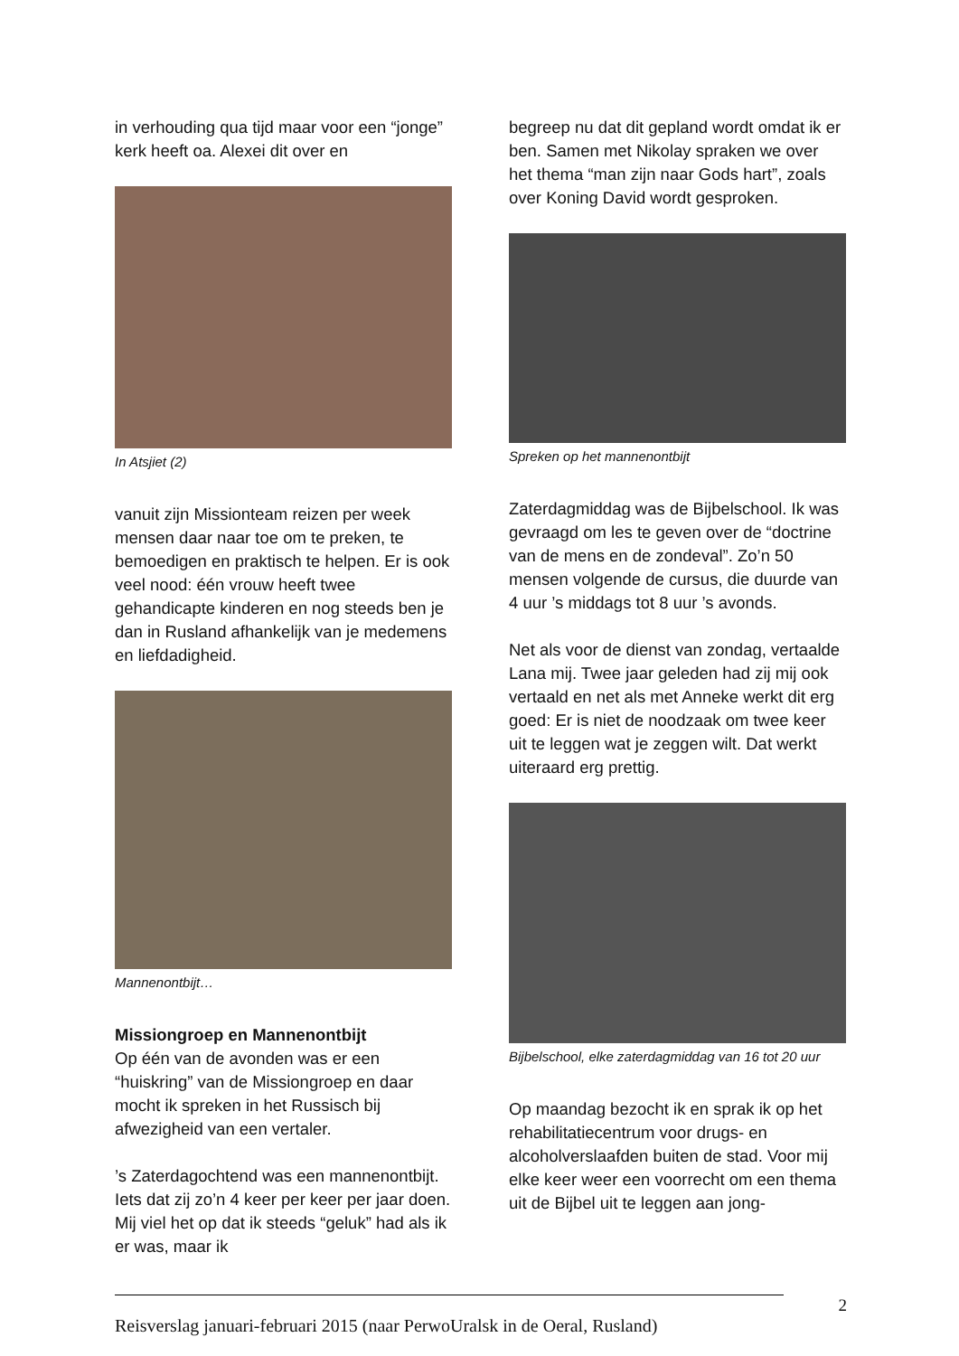in verhouding qua tijd maar voor een “jonge” kerk heeft oa. Alexei dit over en
In Atsjiet (2)
vanuit zijn Missionteam reizen per week mensen daar naar toe om te preken, te bemoedigen en praktisch te helpen. Er is ook veel nood: één vrouw heeft twee gehandicapte kinderen en nog steeds ben je dan in Rusland afhankelijk van je medemens en liefdadigheid.
Mannenontbijt…
Missiongroep en Mannenontbijt
Op één van de avonden was er een “huiskring” van de Missiongroep en daar mocht ik spreken in het Russisch bij afwezigheid van een vertaler.
’s Zaterdagochtend was een mannenontbijt. Iets dat zij zo’n 4 keer per keer per jaar doen. Mij viel het op dat ik steeds “geluk” had als ik er was, maar ik
begreep nu dat dit gepland wordt omdat ik er ben. Samen met Nikolay spraken we over het thema “man zijn naar Gods hart”, zoals over Koning David wordt gesproken.
Spreken op het mannenontbijt
Zaterdagmiddag was de Bijbelschool. Ik was gevraagd om les te geven over de “doctrine van de mens en de zondeval”. Zo’n 50 mensen volgende de cursus, die duurde van 4 uur ’s middags tot 8 uur ’s avonds.
Net als voor de dienst van zondag, vertaalde Lana mij. Twee jaar geleden had zij mij ook vertaald en net als met Anneke werkt dit erg goed: Er is niet de noodzaak om twee keer uit te leggen wat je zeggen wilt. Dat werkt uiteraard erg prettig.
Bijbelschool, elke zaterdagmiddag van 16 tot 20 uur
Op maandag bezocht ik en sprak ik op het rehabilitatiecentrum voor drugs- en alcoholverslaafden buiten de stad. Voor mij elke keer weer een voorrecht om een thema uit de Bijbel uit te leggen aan jong-
2
Reisverslag januari-februari 2015 (naar PerwoUralsk in de Oeral, Rusland)